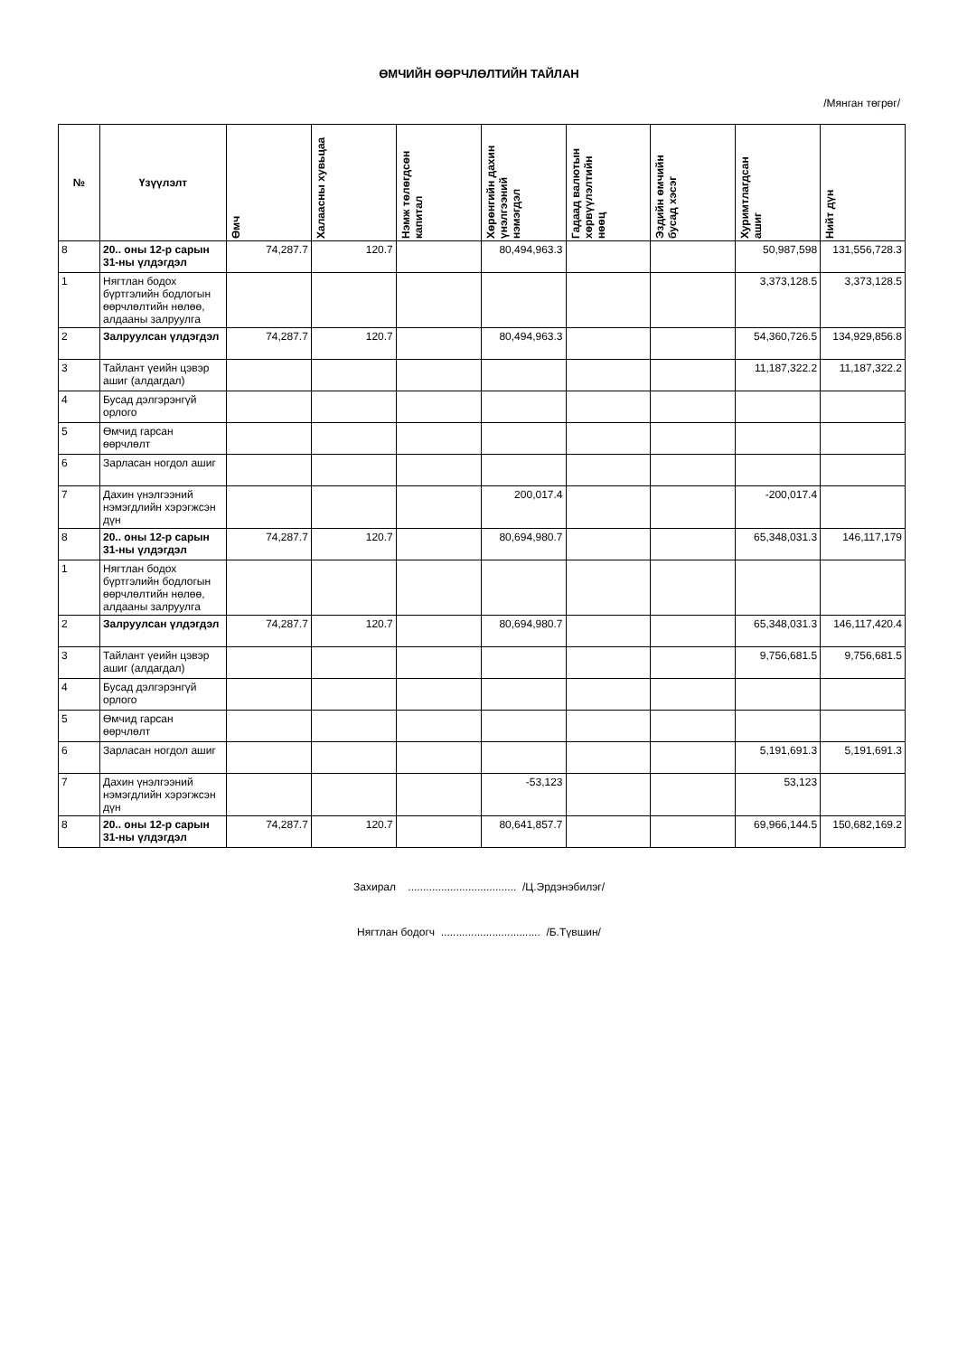ӨМЧИЙН ӨӨРЧЛӨЛТИЙН ТАЙЛАН
/Мянган төгрөг/
| № | Үзүүлэлт | Өмч | Халаасны хувьцаа | Нэмж төлөгдсөн капитал | Хөрөнгийн дахин үнэлгээний нэмэгдэл | Гадаад валютын хөрвүүлэлтийн нөөц | Эздийн өмчийн бусад хэсэг | Хуримтлагдсан ашиг | Нийт дүн |
| --- | --- | --- | --- | --- | --- | --- | --- | --- | --- |
| 8 | 20.. оны 12-р сарын 31-ны үлдэгдэл | 74,287.7 | 120.7 | | 80,494,963.3 | | | 50,987,598 | 131,556,728.3 |
| 1 | Нягтлан бодох бүртгэлийн бодлогын өөрчлөлтийн нөлөө, алдааны залруулга | | | | | | | 3,373,128.5 | 3,373,128.5 |
| 2 | Залруулсан үлдэгдэл | 74,287.7 | 120.7 | | 80,494,963.3 | | | 54,360,726.5 | 134,929,856.8 |
| 3 | Тайлант үеийн цэвэр ашиг (алдагдал) | | | | | | | 11,187,322.2 | 11,187,322.2 |
| 4 | Бусад дэлгэрэнгүй орлого | | | | | | | | |
| 5 | Өмчид гарсан өөрчлөлт | | | | | | | | |
| 6 | Зарласан ногдол ашиг | | | | | | | | |
| 7 | Дахин үнэлгээний нэмэгдлийн хэрэгжсэн дүн | | | | 200,017.4 | | | -200,017.4 | |
| 8 | 20.. оны 12-р сарын 31-ны үлдэгдэл | 74,287.7 | 120.7 | | 80,694,980.7 | | | 65,348,031.3 | 146,117,179 |
| 1 | Нягтлан бодох бүртгэлийн бодлогын өөрчлөлтийн нөлөө, алдааны залруулга | | | | | | | | |
| 2 | Залруулсан үлдэгдэл | 74,287.7 | 120.7 | | 80,694,980.7 | | | 65,348,031.3 | 146,117,420.4 |
| 3 | Тайлант үеийн цэвэр ашиг (алдагдал) | | | | | | | 9,756,681.5 | 9,756,681.5 |
| 4 | Бусад дэлгэрэнгүй орлого | | | | | | | | |
| 5 | Өмчид гарсан өөрчлөлт | | | | | | | | |
| 6 | Зарласан ногдол ашиг | | | | | | | 5,191,691.3 | 5,191,691.3 |
| 7 | Дахин үнэлгээний нэмэгдлийн хэрэгжсэн дүн | | | | -53,123 | | | 53,123 | |
| 8 | 20.. оны 12-р сарын 31-ны үлдэгдэл | 74,287.7 | 120.7 | | 80,641,857.7 | | | 69,966,144.5 | 150,682,169.2 |
Захирал .................................... /Ц.Эрдэнэбилэг/
Нягтлан бодогч ................................. /Б.Түвшин/